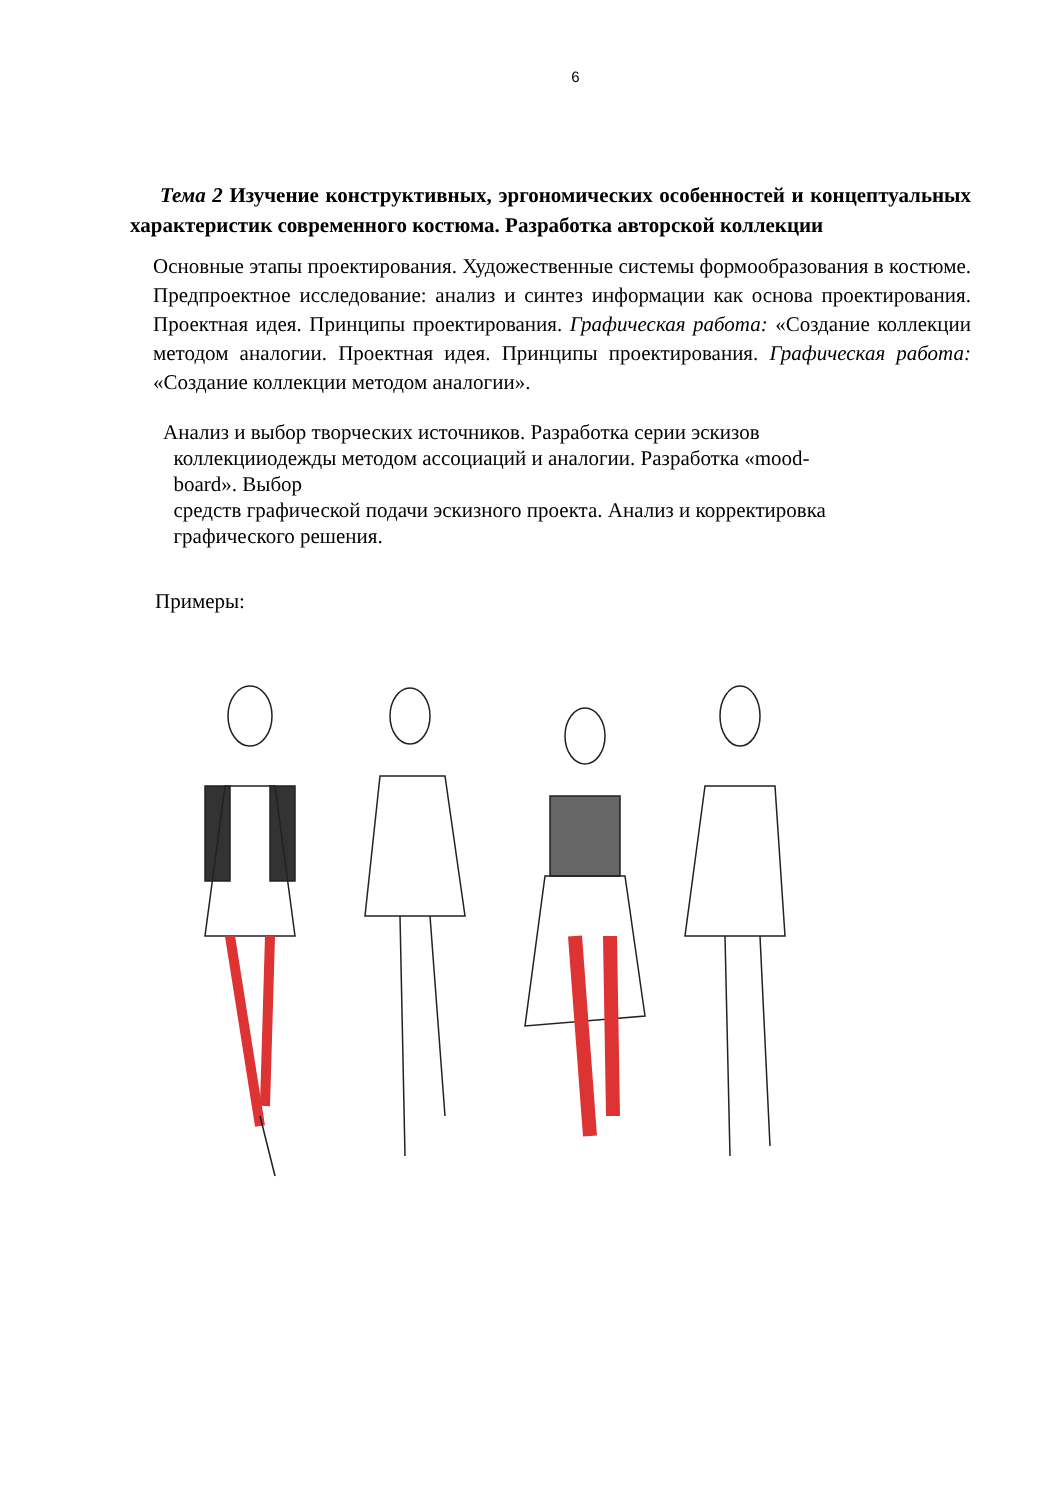6
Тема 2 Изучение конструктивных, эргономических особенностей и концептуальных характеристик современного костюма. Разработка авторской коллекции
Основные этапы проектирования. Художественные системы формообразования в костюме. Предпроектное исследование: анализ и синтез информации как основа проектирования. Проектная идея. Принципы проектирования. Графическая работа: «Создание коллекции методом аналогии. Проектная идея. Принципы проектирования. Графическая работа: «Создание коллекции методом аналогии».
Анализ и выбор творческих источников. Разработка серии эскизов
коллекцииодежды методом ассоциаций и аналогии. Разработка «mood-
board». Выбор
средств графической подачи эскизного проекта. Анализ и корректировка
графического решения.
Примеры: